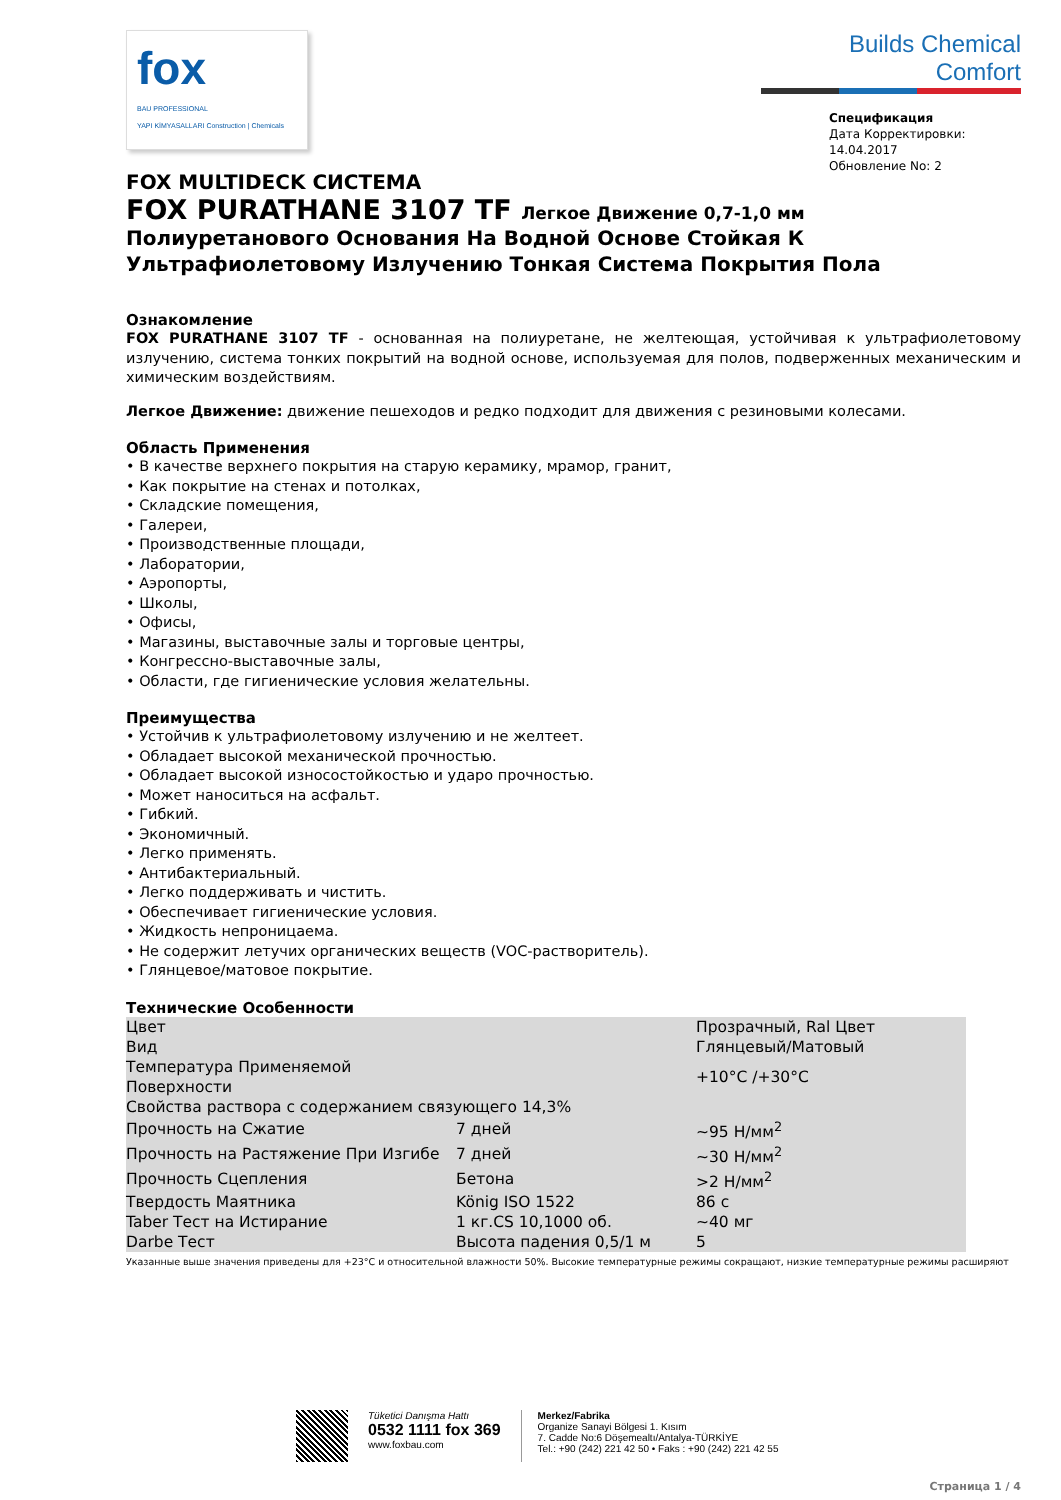fox
BAU PROFESSIONAL
YAPI KİMYASALLARI Construction | Chemicals
Builds Chemical Comfort
Спецификация
Дата Корректировки: 14.04.2017
Обновление No: 2
FOX MULTIDECK СИСТЕМА
FOX PURATHANE 3107 TF Легкое Движение 0,7-1,0 мм
Полиуретанового Основания На Водной Основе Стойкая К Ультрафиолетовому Излучению Тонкая Система Покрытия Пола
Ознакомление
FOX PURATHANE 3107 TF - основанная на полиуретане, не желтеющая, устойчивая к ультрафиолетовому излучению, система тонких покрытий на водной основе, используемая для полов, подверженных механическим и химическим воздействиям.
Легкое Движение: движение пешеходов и редко подходит для движения с резиновыми колесами.
Область Применения
• В качестве верхнего покрытия на старую керамику, мрамор, гранит,
• Как покрытие на стенах и потолках,
• Складские помещения,
• Галереи,
• Производственные площади,
• Лаборатории,
• Аэропорты,
• Школы,
• Офисы,
• Магазины, выставочные залы и торговые центры,
• Конгрессно-выставочные залы,
• Области, где гигиенические условия желательны.
Преимущества
• Устойчив к ультрафиолетовому излучению и не желтеет.
• Обладает высокой механической прочностью.
• Обладает высокой износостойкостью и ударо прочностью.
• Может наноситься на асфальт.
• Гибкий.
• Экономичный.
• Легко применять.
• Антибактериальный.
• Легко поддерживать и чистить.
• Обеспечивает гигиенические условия.
• Жидкость непроницаема.
• Не содержит летучих органических веществ (VOC-растворитель).
• Глянцевое/матовое покрытие.
Технические Особенности
| Цвет | | Прозрачный, Ral Цвет |
| Вид | | Глянцевый/Матовый |
| Температура Применяемой Поверхности | | +10°C /+30°C |
| Свойства раствора с содержанием связующего 14,3% | | |
| Прочность на Сжатие | 7 дней | ~95 Н/мм<sup>2</sup> |
| Прочность на Растяжение При Изгибе | 7 дней | ~30 Н/мм<sup>2</sup> |
| Прочность Сцепления | Бетона | >2 Н/мм<sup>2</sup> |
| Твердость Маятника | König ISO 1522 | 86 с |
| Taber Тест на Истирание | 1 кг.CS 10,1000 об. | ~40 мг |
| Darbe Тест | Высота падения 0,5/1 м | 5 |
Указанные выше значения приведены для +23°C и относительной влажности 50%. Высокие температурные режимы сокращают, низкие температурные режимы расширяют
Tüketici Danışma Hattı
0532 1111 fox 369
www.foxbau.com
Merkez/Fabrika
Organize Sanayi Bölgesi 1. Kısım
7. Cadde No:6 Döşemealtı/Antalya-TÜRKİYE
Tel.: +90 (242) 221 42 50 • Faks : +90 (242) 221 42 55
Страница 1 / 4